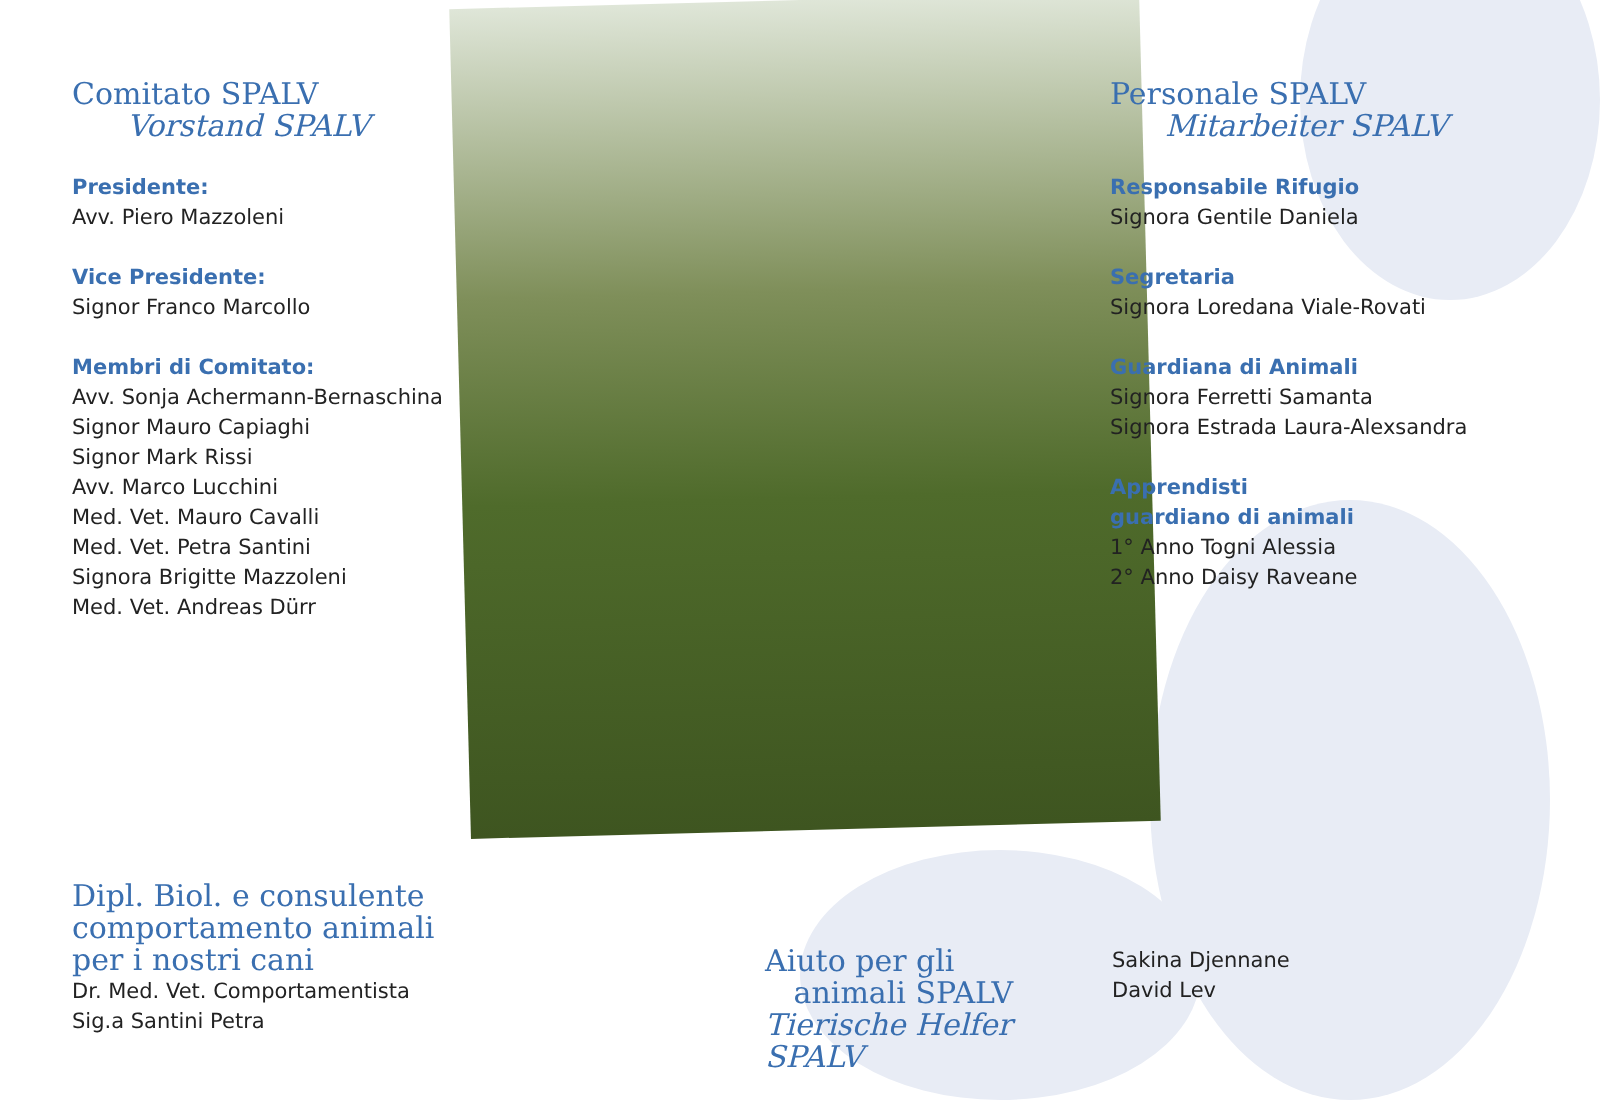Comitato SPALV
Vorstand SPALV
Presidente:
Avv. Piero Mazzoleni
Vice Presidente:
Signor Franco Marcollo
Membri di Comitato:
Avv. Sonja Achermann-Bernaschina
Signor Mauro Capiaghi
Signor Mark Rissi
Avv. Marco Lucchini
Med. Vet. Mauro Cavalli
Med. Vet. Petra Santini
Signora Brigitte Mazzoleni
Med. Vet. Andreas Dürr
Personale SPALV
Mitarbeiter SPALV
Responsabile Rifugio
Signora Gentile Daniela
Segretaria
Signora Loredana Viale-Rovati
Guardiana di Animali
Signora Ferretti Samanta
Signora Estrada Laura-Alexsandra
Apprendisti
guardiano di animali
1° Anno Togni Alessia
2° Anno Daisy Raveane
Dipl. Biol. e consulente comportamento animali per i nostri cani
Dr. Med. Vet. Comportamentista
Sig.a Santini Petra
Aiuto per gli
animali SPALV
Tierische Helfer SPALV
Sakina Djennane
David Lev